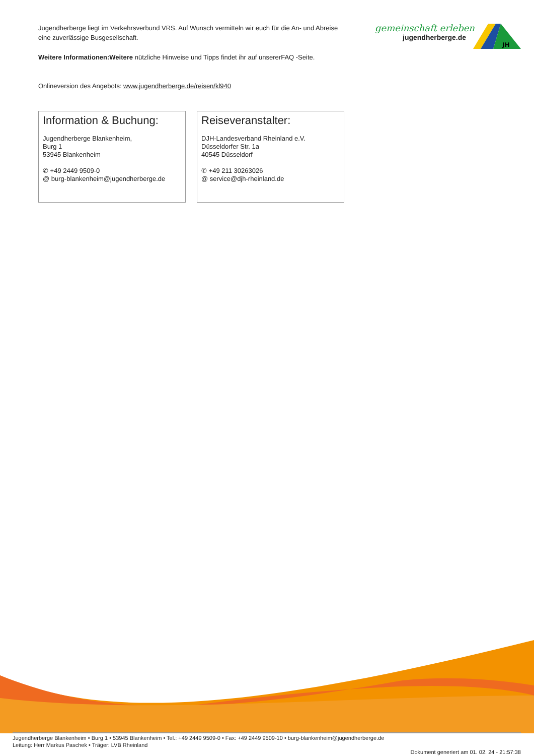Jugendherberge liegt im Verkehrsverbund VRS. Auf Wunsch vermitteln wir euch für die An- und Abreise eine zuverlässige Busgesellschaft.
Weitere Informationen:Weitere nützliche Hinweise und Tipps findet ihr auf unsererFAQ -Seite.
Onlineversion des Angebots: www.jugendherberge.de/reisen/kl940
Information & Buchung:
Jugendherberge Blankenheim,
Burg 1
53945 Blankenheim
✆ +49 2449 9509-0
@ burg-blankenheim@jugendherberge.de
Reiseveranstalter:
DJH-Landesverband Rheinland e.V.
Düsseldorfer Str. 1a
40545 Düsseldorf
✆ +49 211 30263026
@ service@djh-rheinland.de
gemeinschaft erleben
jugendherberge.de
JH
Jugendherberge Blankenheim • Burg 1 • 53945 Blankenheim • Tel.: +49 2449 9509-0 • Fax: +49 2449 9509-10 • burg-blankenheim@jugendherberge.de
Leitung: Herr Markus Paschek • Träger: LVB Rheinland Dokument generiert am 01. 02. 24 - 21:57:38